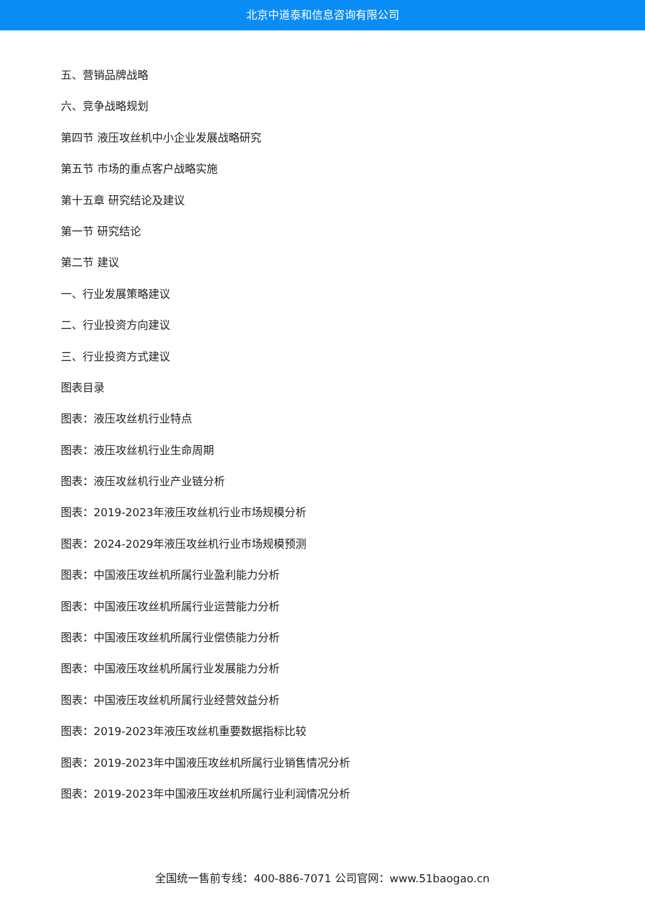北京中道泰和信息咨询有限公司
五、营销品牌战略
六、竞争战略规划
第四节 液压攻丝机中小企业发展战略研究
第五节 市场的重点客户战略实施
第十五章 研究结论及建议
第一节 研究结论
第二节 建议
一、行业发展策略建议
二、行业投资方向建议
三、行业投资方式建议
图表目录
图表：液压攻丝机行业特点
图表：液压攻丝机行业生命周期
图表：液压攻丝机行业产业链分析
图表：2019-2023年液压攻丝机行业市场规模分析
图表：2024-2029年液压攻丝机行业市场规模预测
图表：中国液压攻丝机所属行业盈利能力分析
图表：中国液压攻丝机所属行业运营能力分析
图表：中国液压攻丝机所属行业偿债能力分析
图表：中国液压攻丝机所属行业发展能力分析
图表：中国液压攻丝机所属行业经营效益分析
图表：2019-2023年液压攻丝机重要数据指标比较
图表：2019-2023年中国液压攻丝机所属行业销售情况分析
图表：2019-2023年中国液压攻丝机所属行业利润情况分析
全国统一售前专线：400-886-7071 公司官网：www.51baogao.cn